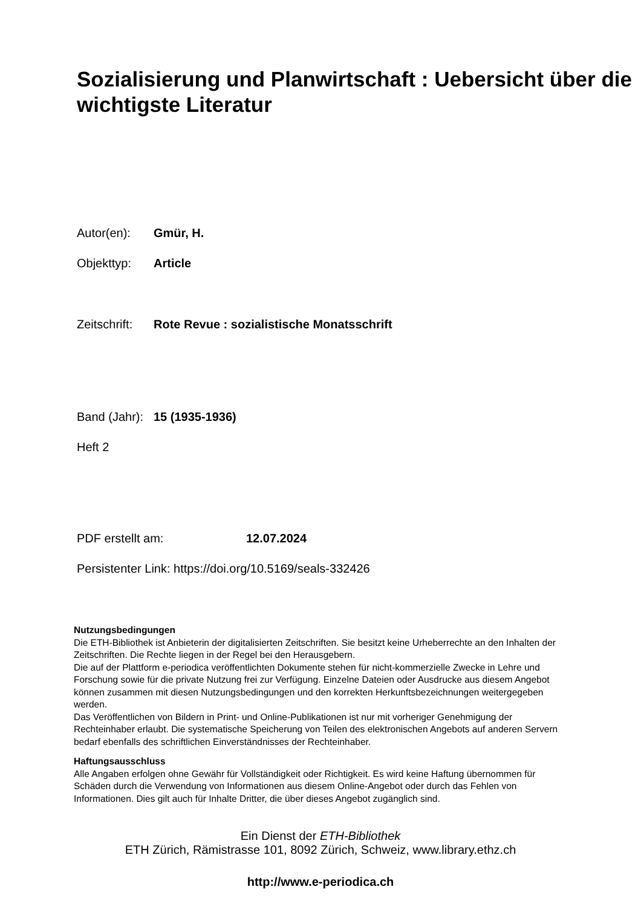Sozialisierung und Planwirtschaft : Uebersicht über die wichtigste Literatur
Autor(en): Gmür, H.
Objekttyp: Article
Zeitschrift: Rote Revue : sozialistische Monatsschrift
Band (Jahr): 15 (1935-1936)
Heft 2
PDF erstellt am: 12.07.2024
Persistenter Link: https://doi.org/10.5169/seals-332426
Nutzungsbedingungen
Die ETH-Bibliothek ist Anbieterin der digitalisierten Zeitschriften. Sie besitzt keine Urheberrechte an den Inhalten der Zeitschriften. Die Rechte liegen in der Regel bei den Herausgebern.
Die auf der Plattform e-periodica veröffentlichten Dokumente stehen für nicht-kommerzielle Zwecke in Lehre und Forschung sowie für die private Nutzung frei zur Verfügung. Einzelne Dateien oder Ausdrucke aus diesem Angebot können zusammen mit diesen Nutzungsbedingungen und den korrekten Herkunftsbezeichnungen weitergegeben werden.
Das Veröffentlichen von Bildern in Print- und Online-Publikationen ist nur mit vorheriger Genehmigung der Rechteinhaber erlaubt. Die systematische Speicherung von Teilen des elektronischen Angebots auf anderen Servern bedarf ebenfalls des schriftlichen Einverständnisses der Rechteinhaber.
Haftungsausschluss
Alle Angaben erfolgen ohne Gewähr für Vollständigkeit oder Richtigkeit. Es wird keine Haftung übernommen für Schäden durch die Verwendung von Informationen aus diesem Online-Angebot oder durch das Fehlen von Informationen. Dies gilt auch für Inhalte Dritter, die über dieses Angebot zugänglich sind.
Ein Dienst der ETH-Bibliothek
ETH Zürich, Rämistrasse 101, 8092 Zürich, Schweiz, www.library.ethz.ch
http://www.e-periodica.ch